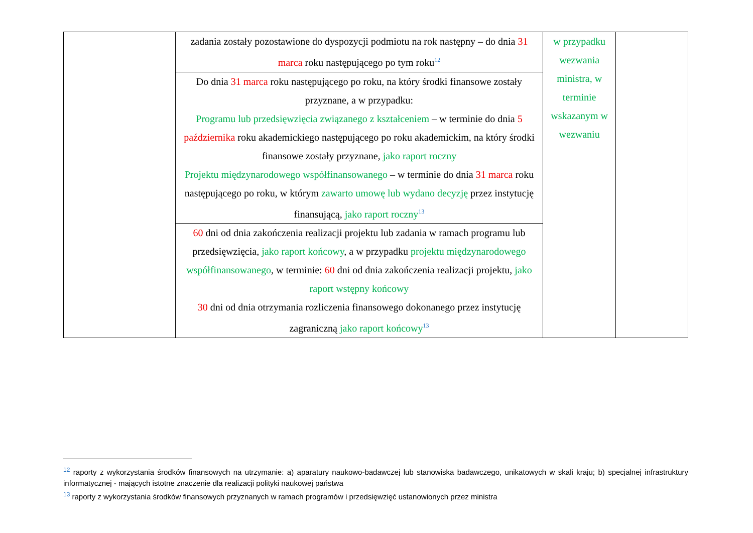| | zadania zostały pozostawione do dyspozycji podmiotu na rok następny – do dnia 31 marca roku następującego po tym roku<sup>12</sup> | w przypadku wezwania ministra, w terminie wskazanym w wezwaniu | |
| | Do dnia 31 marca roku następującego po roku, na który środki finansowe zostały przyznane, a w przypadku: Programu lub przedsięwzięcia związanego z kształceniem – w terminie do dnia 5 października roku akademickiego następującego po roku akademickim, na który środki finansowe zostały przyznane, jako raport roczny Projektu międzynarodowego współfinansowanego – w terminie do dnia 31 marca roku następującego po roku, w którym zawarto umowę lub wydano decyzję przez instytucję finansującą, jako raport roczny<sup>13</sup> | | |
| | 60 dni od dnia zakończenia realizacji projektu lub zadania w ramach programu lub przedsięwzięcia, jako raport końcowy , a w przypadku projektu międzynarodowego współfinansowanego , w terminie: 60 dni od dnia zakończenia realizacji projektu, jako raport wstępny końcowy 30 dni od dnia otrzymania rozliczenia finansowego dokonanego przez instytucję zagraniczną jako raport końcowy<sup>13</sup> | | |
<sup>12</sup> raporty z wykorzystania środków finansowych na utrzymanie: a) aparatury naukowo-badawczej lub stanowiska badawczego, unikatowych w skali kraju; b) specjalnej infrastruktury informatycznej - mających istotne znaczenie dla realizacji polityki naukowej państwa
<sup>13</sup> raporty z wykorzystania środków finansowych przyznanych w ramach programów i przedsięwzięć ustanowionych przez ministra